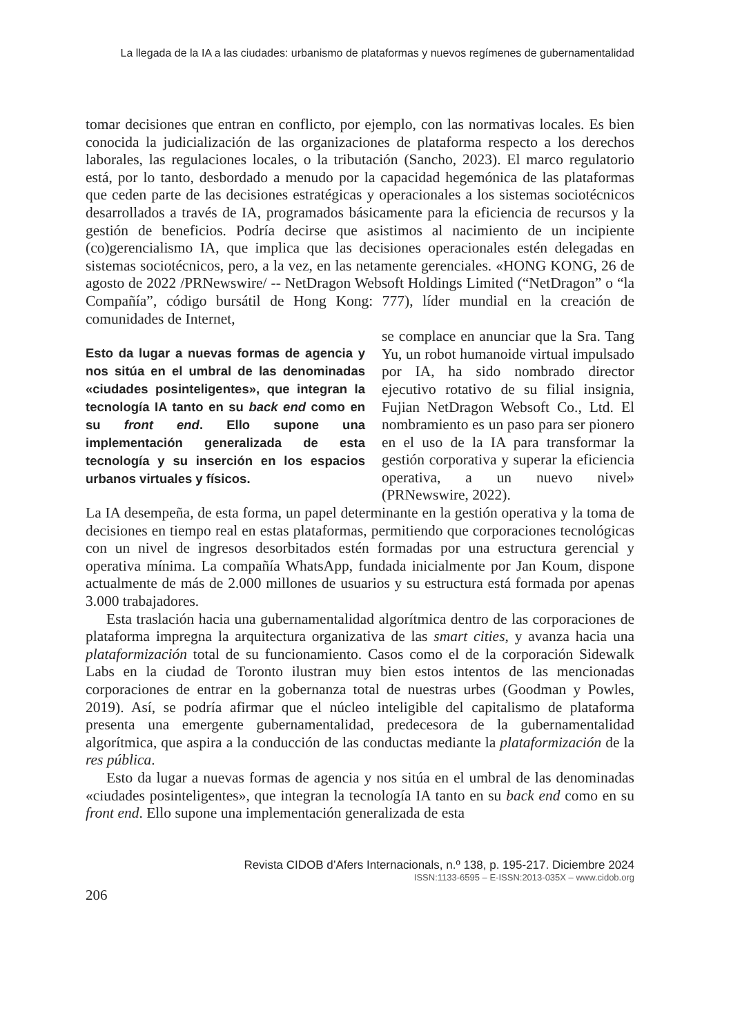La llegada de la IA a las ciudades: urbanismo de plataformas y nuevos regímenes de gubernamentalidad
tomar decisiones que entran en conflicto, por ejemplo, con las normativas locales. Es bien conocida la judicialización de las organizaciones de plataforma respecto a los derechos laborales, las regulaciones locales, o la tributación (Sancho, 2023). El marco regulatorio está, por lo tanto, desbordado a menudo por la capacidad hegemónica de las plataformas que ceden parte de las decisiones estratégicas y operacionales a los sistemas sociotécnicos desarrollados a través de IA, programados básicamente para la eficiencia de recursos y la gestión de beneficios. Podría decirse que asistimos al nacimiento de un incipiente (co)gerencialismo IA, que implica que las decisiones operacionales estén delegadas en sistemas sociotécnicos, pero, a la vez, en las netamente gerenciales. «HONG KONG, 26 de agosto de 2022 /PRNewswire/ -- NetDragon Websoft Holdings Limited (“NetDragon” o “la Compañía”, código bursátil de Hong Kong: 777), líder mundial en la creación de comunidades de Internet,
Esto da lugar a nuevas formas de agencia y nos sitúa en el umbral de las denominadas «ciudades posinteligentes», que integran la tecnología IA tanto en su back end como en su front end. Ello supone una implementación generalizada de esta tecnología y su inserción en los espacios urbanos virtuales y físicos.
se complace en anunciar que la Sra. Tang Yu, un robot humanoide virtual impulsado por IA, ha sido nombrado director ejecutivo rotativo de su filial insignia, Fujian NetDragon Websoft Co., Ltd. El nombramiento es un paso para ser pionero en el uso de la IA para transformar la gestión corporativa y superar la eficiencia operativa, a un nuevo nivel» (PRNewswire, 2022).
La IA desempeña, de esta forma, un papel determinante en la gestión operativa y la toma de decisiones en tiempo real en estas plataformas, permitiendo que corporaciones tecnológicas con un nivel de ingresos desorbitados estén formadas por una estructura gerencial y operativa mínima. La compañía WhatsApp, fundada inicialmente por Jan Koum, dispone actualmente de más de 2.000 millones de usuarios y su estructura está formada por apenas 3.000 trabajadores.
Esta traslación hacia una gubernamentalidad algorítmica dentro de las corporaciones de plataforma impregna la arquitectura organizativa de las smart cities, y avanza hacia una plataformización total de su funcionamiento. Casos como el de la corporación Sidewalk Labs en la ciudad de Toronto ilustran muy bien estos intentos de las mencionadas corporaciones de entrar en la gobernanza total de nuestras urbes (Goodman y Powles, 2019). Así, se podría afirmar que el núcleo inteligible del capitalismo de plataforma presenta una emergente gubernamentalidad, predecesora de la gubernamentalidad algorítmica, que aspira a la conducción de las conductas mediante la plataformización de la res pública.
Esto da lugar a nuevas formas de agencia y nos sitúa en el umbral de las denominadas «ciudades posinteligentes», que integran la tecnología IA tanto en su back end como en su front end. Ello supone una implementación generalizada de esta
Revista CIDOB d’Afers Internacionals, n.º 138, p. 195-217. Diciembre 2024
ISSN:1133-6595 – E-ISSN:2013-035X – www.cidob.org
206